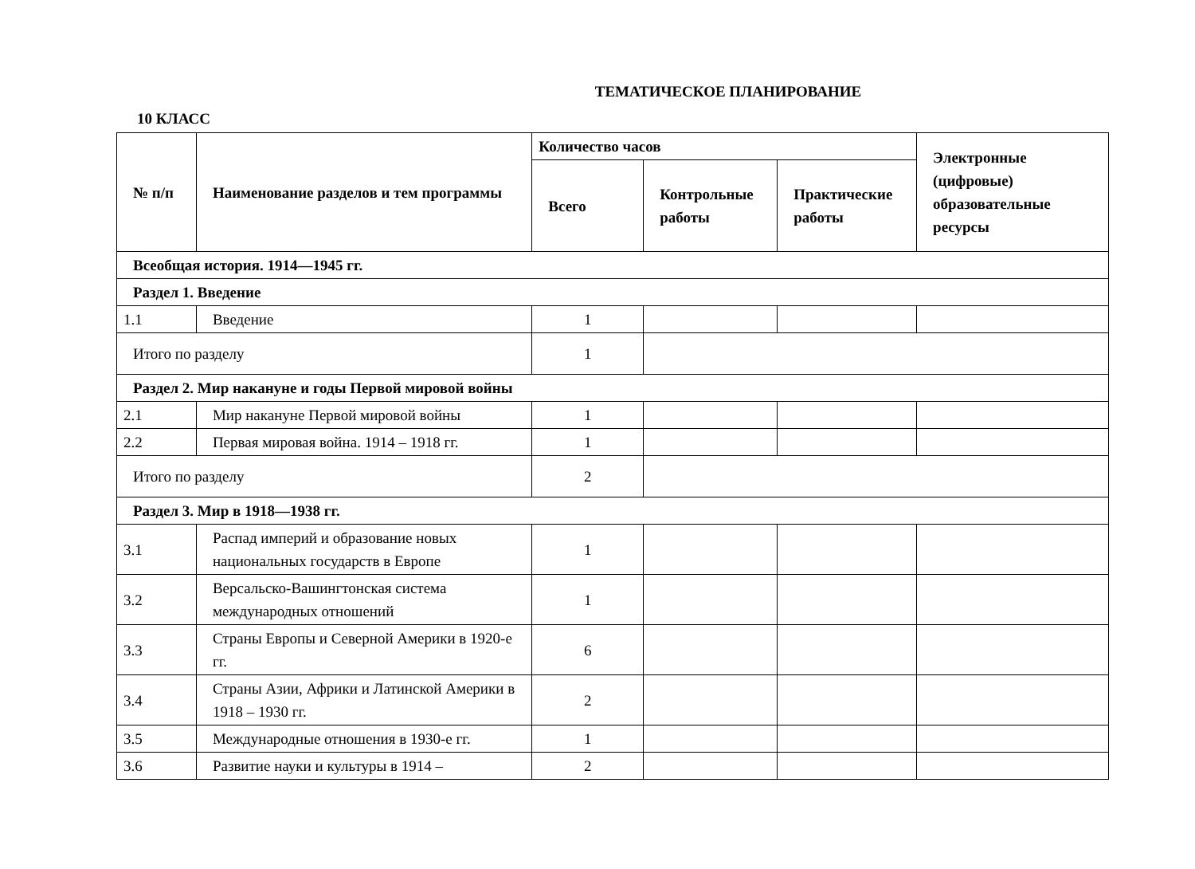ТЕМАТИЧЕСКОЕ ПЛАНИРОВАНИЕ
10 КЛАСС
| № п/п | Наименование разделов и тем программы | Количество часов | | | Электронные (цифровые) образовательные ресурсы |
| --- | --- | --- | --- | --- | --- |
| | | Всего | Контрольные работы | Практические работы | |
| Всеобщая история. 1914—1945 гг. | | | | | |
| Раздел 1. Введение | | | | | |
| 1.1 | Введение | 1 | | | |
| Итого по разделу | | 1 | | | |
| Раздел 2. Мир накануне и годы Первой мировой войны | | | | | |
| 2.1 | Мир накануне Первой мировой войны | 1 | | | |
| 2.2 | Первая мировая война. 1914 – 1918 гг. | 1 | | | |
| Итого по разделу | | 2 | | | |
| Раздел 3. Мир в 1918—1938 гг. | | | | | |
| 3.1 | Распад империй и образование новых национальных государств в Европе | 1 | | | |
| 3.2 | Версальско-Вашингтонская система международных отношений | 1 | | | |
| 3.3 | Страны Европы и Северной Америки в 1920-е гг. | 6 | | | |
| 3.4 | Страны Азии, Африки и Латинской Америки в 1918 – 1930 гг. | 2 | | | |
| 3.5 | Международные отношения в 1930-е гг. | 1 | | | |
| 3.6 | Развитие науки и культуры в 1914 – | 2 | | | |